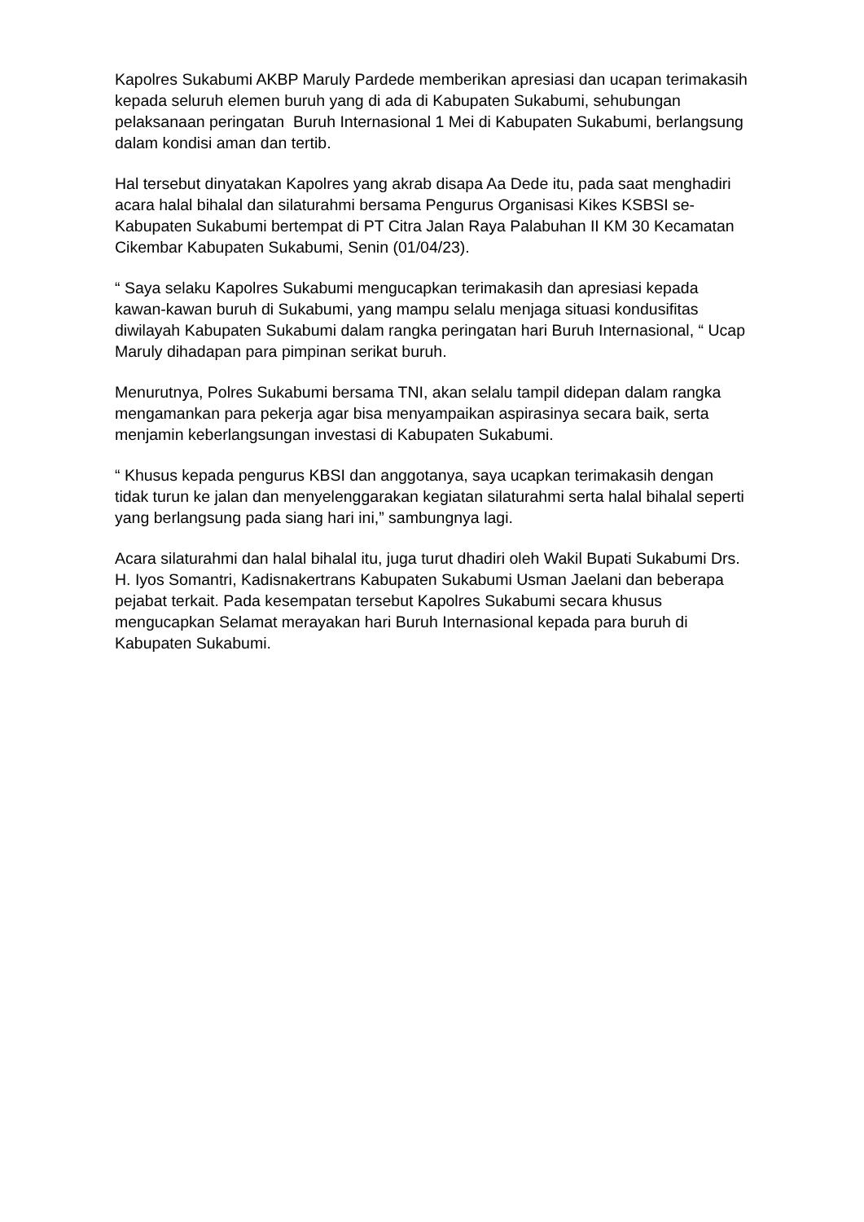Kapolres Sukabumi AKBP Maruly Pardede memberikan apresiasi dan ucapan terimakasih kepada seluruh elemen buruh yang di ada di Kabupaten Sukabumi, sehubungan pelaksanaan peringatan Buruh Internasional 1 Mei di Kabupaten Sukabumi, berlangsung dalam kondisi aman dan tertib.
Hal tersebut dinyatakan Kapolres yang akrab disapa Aa Dede itu, pada saat menghadiri acara halal bihalal dan silaturahmi bersama Pengurus Organisasi Kikes KSBSI se-Kabupaten Sukabumi bertempat di PT Citra Jalan Raya Palabuhan II KM 30 Kecamatan Cikembar Kabupaten Sukabumi, Senin (01/04/23).
“ Saya selaku Kapolres Sukabumi mengucapkan terimakasih dan apresiasi kepada kawan-kawan buruh di Sukabumi, yang mampu selalu menjaga situasi kondusifitas diwilayah Kabupaten Sukabumi dalam rangka peringatan hari Buruh Internasional, “ Ucap Maruly dihadapan para pimpinan serikat buruh.
Menurutnya, Polres Sukabumi bersama TNI, akan selalu tampil didepan dalam rangka mengamankan para pekerja agar bisa menyampaikan aspirasinya secara baik, serta menjamin keberlangsungan investasi di Kabupaten Sukabumi.
“ Khusus kepada pengurus KBSI dan anggotanya, saya ucapkan terimakasih dengan tidak turun ke jalan dan menyelenggarakan kegiatan silaturahmi serta halal bihalal seperti yang berlangsung pada siang hari ini,” sambungnya lagi.
Acara silaturahmi dan halal bihalal itu, juga turut dhadiri oleh Wakil Bupati Sukabumi Drs. H. Iyos Somantri, Kadisnakertrans Kabupaten Sukabumi Usman Jaelani dan beberapa pejabat terkait. Pada kesempatan tersebut Kapolres Sukabumi secara khusus mengucapkan Selamat merayakan hari Buruh Internasional kepada para buruh di Kabupaten Sukabumi.